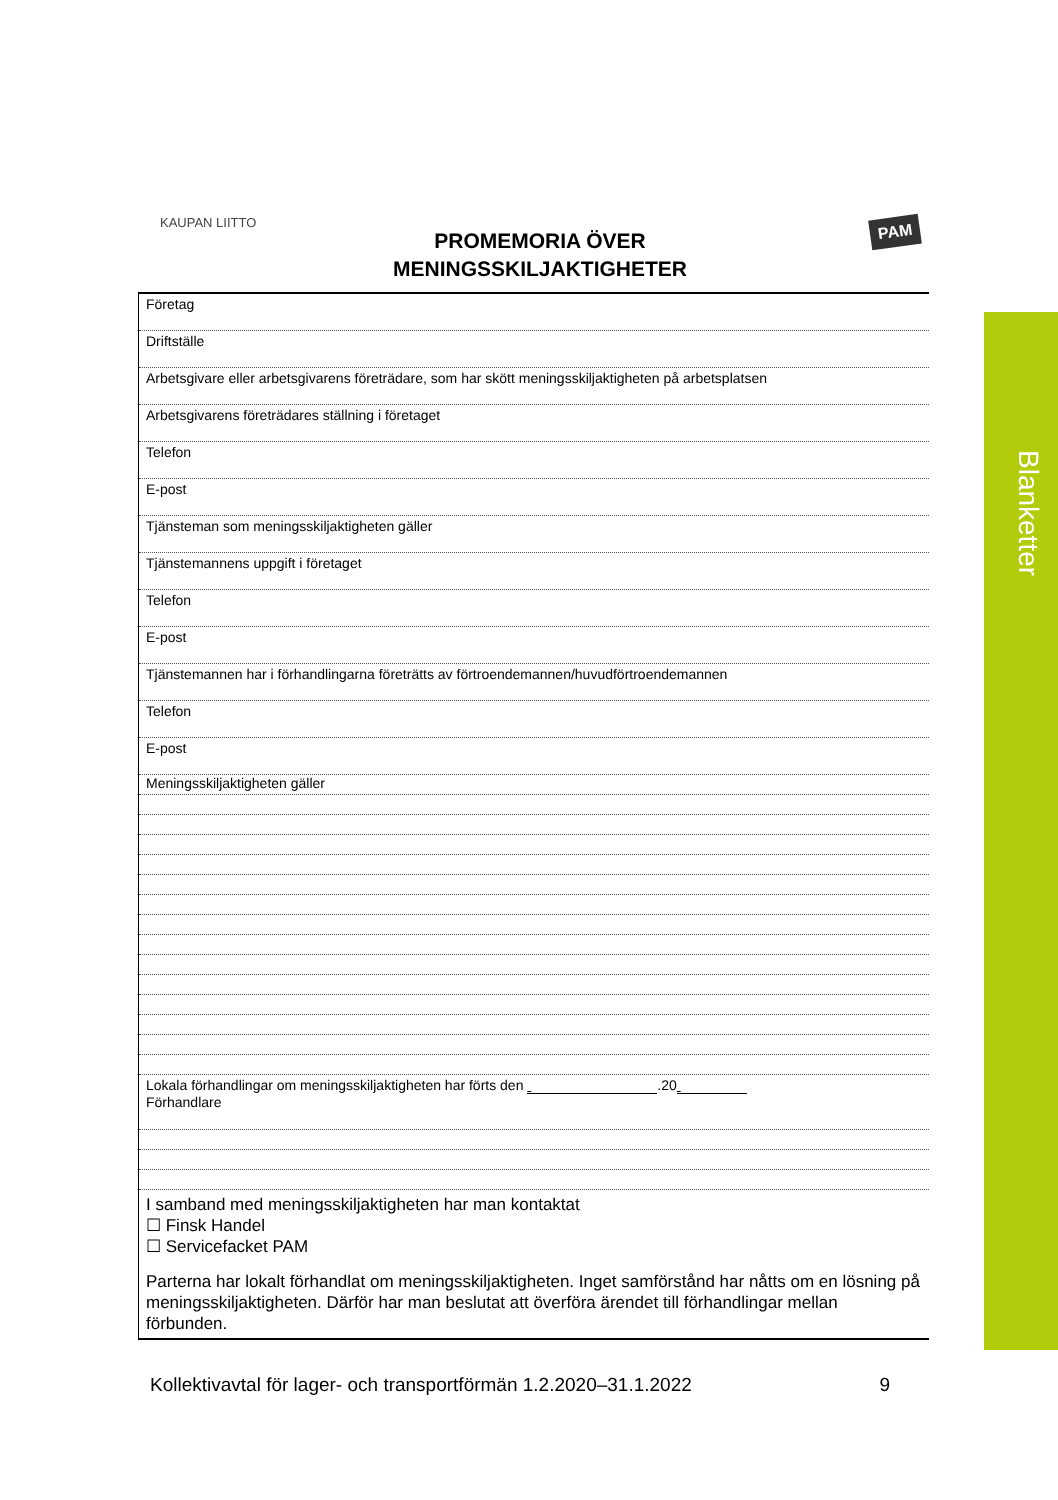KAUPAN LIITTO PAM
PROMEMORIA ÖVER
MENINGSSKILJAKTIGHETER
Företag
Driftställe
Arbetsgivare eller arbetsgivarens företrädare, som har skött meningsskiljaktigheten på arbetsplatsen
Arbetsgivarens företrädares ställning i företaget
Telefon
E-post
Tjänsteman som meningsskiljaktigheten gäller
Tjänstemannens uppgift i företaget
Telefon
E-post
Tjänstemannen har i förhandlingarna företrätts av förtroendemannen/huvudförtroendemannen
Telefon
E-post
Meningsskiljaktigheten gäller
Lokala förhandlingar om meningsskiljaktigheten har förts den .20
Förhandlare
I samband med meningsskiljaktigheten har man kontaktat
☐ Finsk Handel
☐ Servicefacket PAM
Parterna har lokalt förhandlat om meningsskiljaktigheten. Inget samförstånd har nåtts om en lösning på meningsskiljaktigheten. Därför har man beslutat att överföra ärendet till förhandlingar mellan förbunden.
Blanketter
Kollektivavtal för lager- och transportförmän 1.2.2020–31.1.2022 9